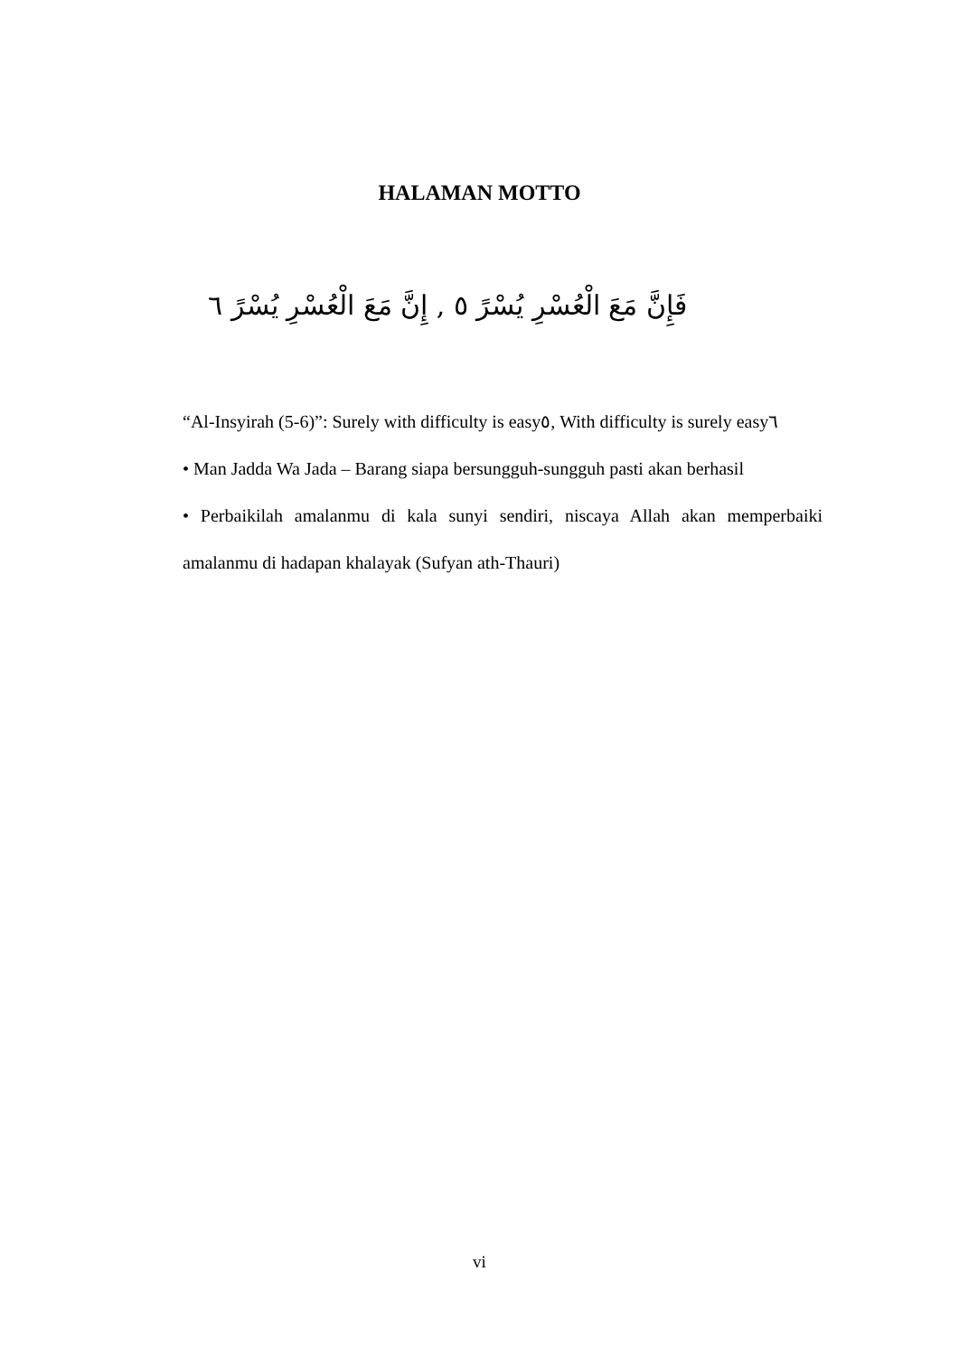HALAMAN MOTTO
فَإِنَّ مَعَ الْعُسْرِ يُسْرً ٥ , إِنَّ مَعَ الْعُسْرِ يُسْرً ٦
“Al-Insyirah (5-6)”: Surely with difficulty is easy٥, With difficulty is surely easy٦
• Man Jadda Wa Jada – Barang siapa bersungguh-sungguh pasti akan berhasil
• Perbaikilah amalanmu di kala sunyi sendiri, niscaya Allah akan memperbaiki amalanmu di hadapan khalayak (Sufyan ath-Thauri)
vi